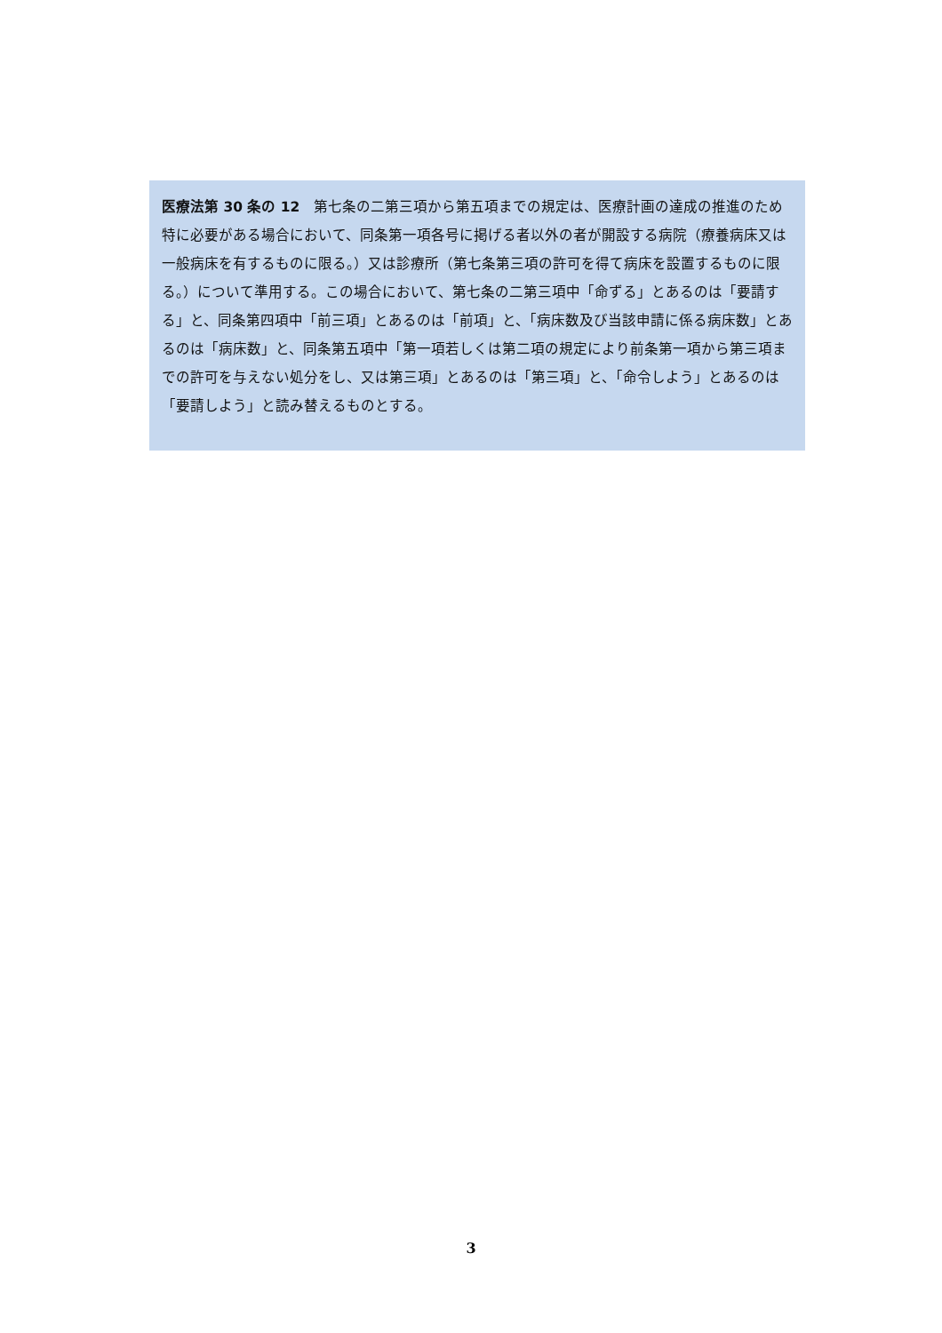医療法第 30 条の 12　第七条の二第三項から第五項までの規定は、医療計画の達成の推進のため特に必要がある場合において、同条第一項各号に掲げる者以外の者が開設する病院（療養病床又は一般病床を有するものに限る。）又は診療所（第七条第三項の許可を得て病床を設置するものに限る。）について準用する。この場合において、第七条の二第三項中「命ずる」とあるのは「要請する」と、同条第四項中「前三項」とあるのは「前項」と、「病床数及び当該申請に係る病床数」とあるのは「病床数」と、同条第五項中「第一項若しくは第二項の規定により前条第一項から第三項までの許可を与えない処分をし、又は第三項」とあるのは「第三項」と、「命令しよう」とあるのは「要請しよう」と読み替えるものとする。
3